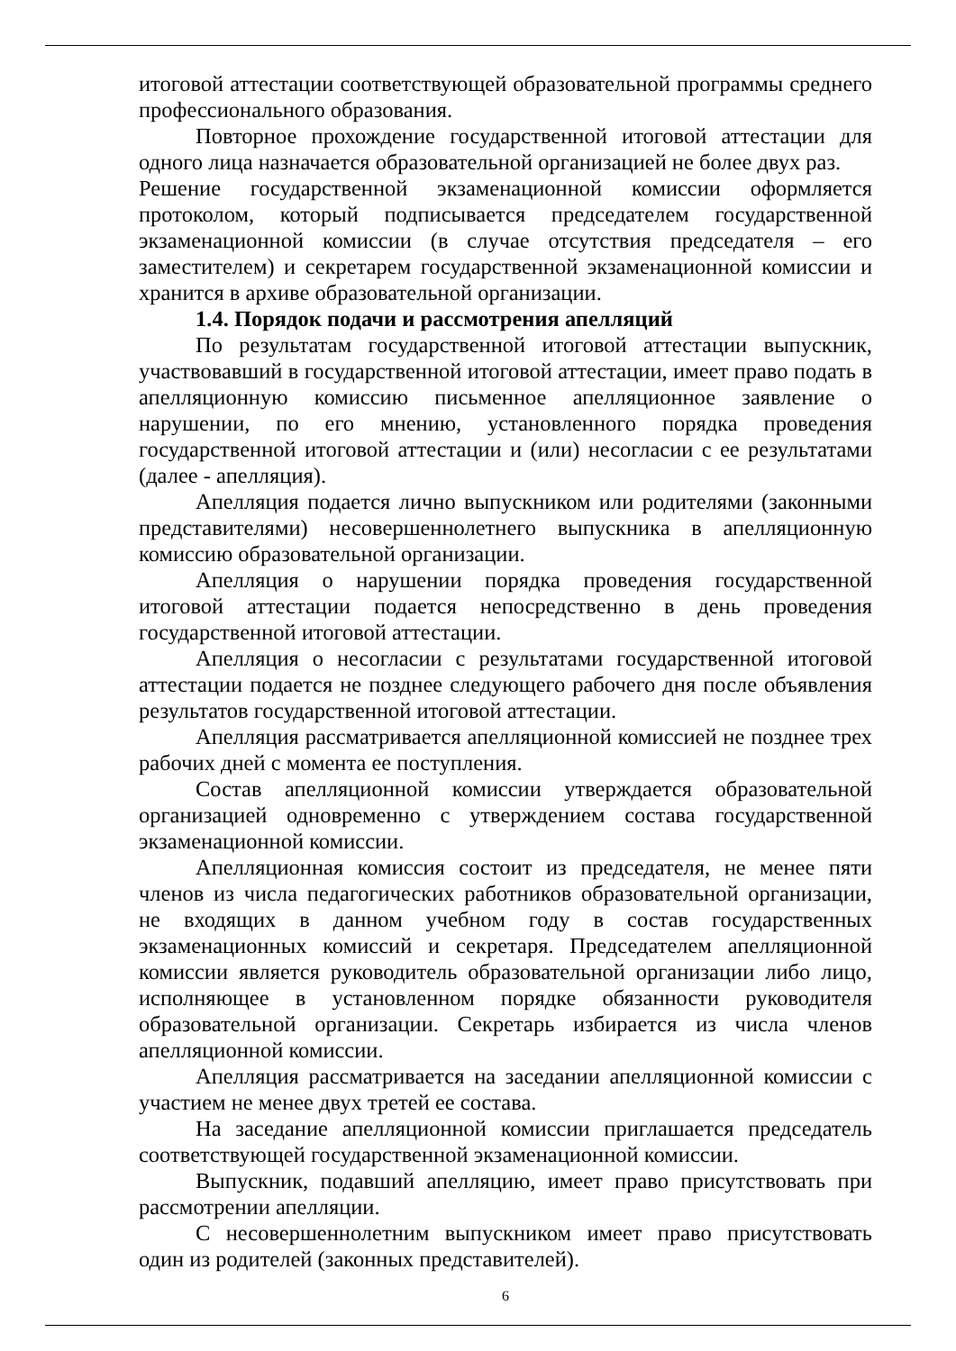итоговой аттестации соответствующей образовательной программы среднего профессионального образования.
Повторное прохождение государственной итоговой аттестации для одного лица назначается образовательной организацией не более двух раз.
Решение государственной экзаменационной комиссии оформляется протоколом, который подписывается председателем государственной экзаменационной комиссии (в случае отсутствия председателя – его заместителем) и секретарем государственной экзаменационной комиссии и хранится в архиве образовательной организации.
1.4. Порядок подачи и рассмотрения апелляций
По результатам государственной итоговой аттестации выпускник, участвовавший в государственной итоговой аттестации, имеет право подать в апелляционную комиссию письменное апелляционное заявление о нарушении, по его мнению, установленного порядка проведения государственной итоговой аттестации и (или) несогласии с ее результатами (далее - апелляция).
Апелляция подается лично выпускником или родителями (законными представителями) несовершеннолетнего выпускника в апелляционную комиссию образовательной организации.
Апелляция о нарушении порядка проведения государственной итоговой аттестации подается непосредственно в день проведения государственной итоговой аттестации.
Апелляция о несогласии с результатами государственной итоговой аттестации подается не позднее следующего рабочего дня после объявления результатов государственной итоговой аттестации.
Апелляция рассматривается апелляционной комиссией не позднее трех рабочих дней с момента ее поступления.
Состав апелляционной комиссии утверждается образовательной организацией одновременно с утверждением состава государственной экзаменационной комиссии.
Апелляционная комиссия состоит из председателя, не менее пяти членов из числа педагогических работников образовательной организации, не входящих в данном учебном году в состав государственных экзаменационных комиссий и секретаря. Председателем апелляционной комиссии является руководитель образовательной организации либо лицо, исполняющее в установленном порядке обязанности руководителя образовательной организации. Секретарь избирается из числа членов апелляционной комиссии.
Апелляция рассматривается на заседании апелляционной комиссии с участием не менее двух третей ее состава.
На заседание апелляционной комиссии приглашается председатель соответствующей государственной экзаменационной комиссии.
Выпускник, подавший апелляцию, имеет право присутствовать при рассмотрении апелляции.
С несовершеннолетним выпускником имеет право присутствовать один из родителей (законных представителей).
6